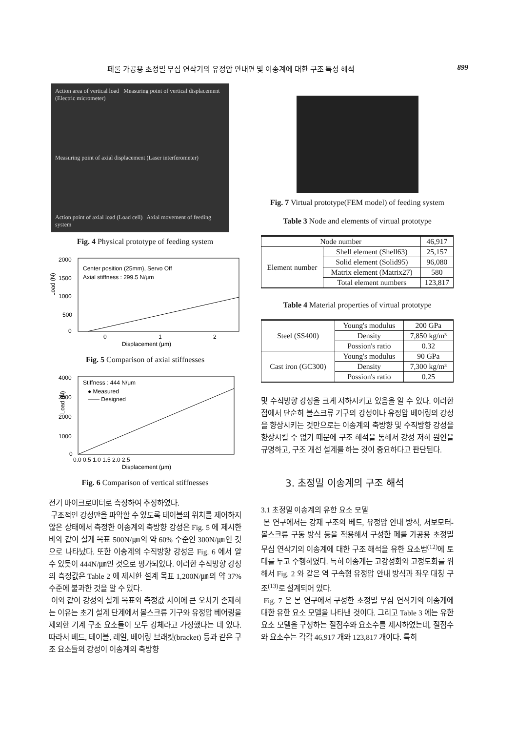페룰 가공용 초정밀 무심 연삭기의 유정압 안내면 및 이송계에 대한 구조 특성 해석 899
Action area of vertical load Measuring point of vertical displacement (Electric micrometer)
Measuring point of axial displacement (Laser interferometer)
Action point of axial load (Load cell) Axial movement of feeding system
Fig. 4 Physical prototype of feeding system
Load (N)
2000
1500
1000
500
0
Center position (25mm), Servo Off
Axial stiffness : 299.5 N/μm
0
1
2
Displacement (μm)
Fig. 5 Comparison of axial stiffnesses
Load (N)
4000
3000
2000
1000
0
Stiffness : 444 N/μm
● Measured
—— Designed
0.0 0.5 1.0 1.5 2.0 2.5
Displacement (μm)
Fig. 6 Comparison of vertical stiffnesses
전기 마이크로미터로 측정하여 추정하였다.
구조적인 강성만을 파악할 수 있도록 테이블의 위치를 제어하지 않은 상태에서 측정한 이송계의 축방향 강성은 Fig. 5 에 제시한 바와 같이 설계 목표 500N/㎛의 약 60% 수준인 300N/㎛인 것으로 나타났다. 또한 이송계의 수직방향 강성은 Fig. 6 에서 알 수 있듯이 444N/㎛인 것으로 평가되었다. 이러한 수직방향 강성의 측정값은 Table 2 에 제시한 설계 목표 1,200N/㎛의 약 37% 수준에 불과한 것을 알 수 있다.
이와 같이 강성의 설계 목표와 측정값 사이에 큰 오차가 존재하는 이유는 초기 설계 단계에서 볼스크류 기구와 유정압 베어링을 제외한 기계 구조 요소들이 모두 강체라고 가정했다는 데 있다. 따라서 베드, 테이블, 레일, 베어링 브래킷(bracket) 등과 같은 구조 요소들의 강성이 이송계의 축방향
Fig. 7 Virtual prototype(FEM model) of feeding system
Table 3 Node and elements of virtual prototype
| Node number | | 46,917 |
| Element number | Shell element (Shell63) | 25,157 |
| | Solid element (Solid95) | 96,080 |
| | Matrix element (Matrix27) | 580 |
| | Total element numbers | 123,817 |
Table 4 Material properties of virtual prototype
| Steel (SS400) | Young's modulus | 200 GPa |
| | Density | 7,850 kg/m³ |
| | Possion's ratio | 0.32 |
| Cast iron (GC300) | Young's modulus | 90 GPa |
| | Density | 7,300 kg/m³ |
| | Possion's ratio | 0.25 |
및 수직방향 강성을 크게 저하시키고 있음을 알 수 있다. 이러한 점에서 단순히 볼스크류 기구의 강성이나 유정압 베어링의 강성을 향상시키는 것만으로는 이송계의 축방향 및 수직방향 강성을 향상시킬 수 없기 때문에 구조 해석을 통해서 강성 저하 원인을 규명하고, 구조 개선 설계를 하는 것이 중요하다고 판단된다.
3. 초정밀 이송계의 구조 해석
3.1 초정밀 이송계의 유한 요소 모델
본 연구에서는 강재 구조의 베드, 유정압 안내 방식, 서보모터-볼스크류 구동 방식 등을 적용해서 구성한 페룰 가공용 초정밀 무심 연삭기의 이송계에 대한 구조 해석을 유한 요소법<sup>(12)</sup>에 토대를 두고 수행하였다. 특히 이송계는 고강성화와 고정도화를 위해서 Fig. 2 와 같은 역 구속형 유정압 안내 방식과 좌우 대칭 구조<sup>(13)</sup>로 설계되어 있다.
Fig. 7 은 본 연구에서 구성한 초정밀 무심 연삭기의 이송계에 대한 유한 요소 모델을 나타낸 것이다. 그리고 Table 3 에는 유한 요소 모델을 구성하는 절점수와 요소수를 제시하였는데, 절점수와 요소수는 각각 46,917 개와 123,817 개이다. 특히